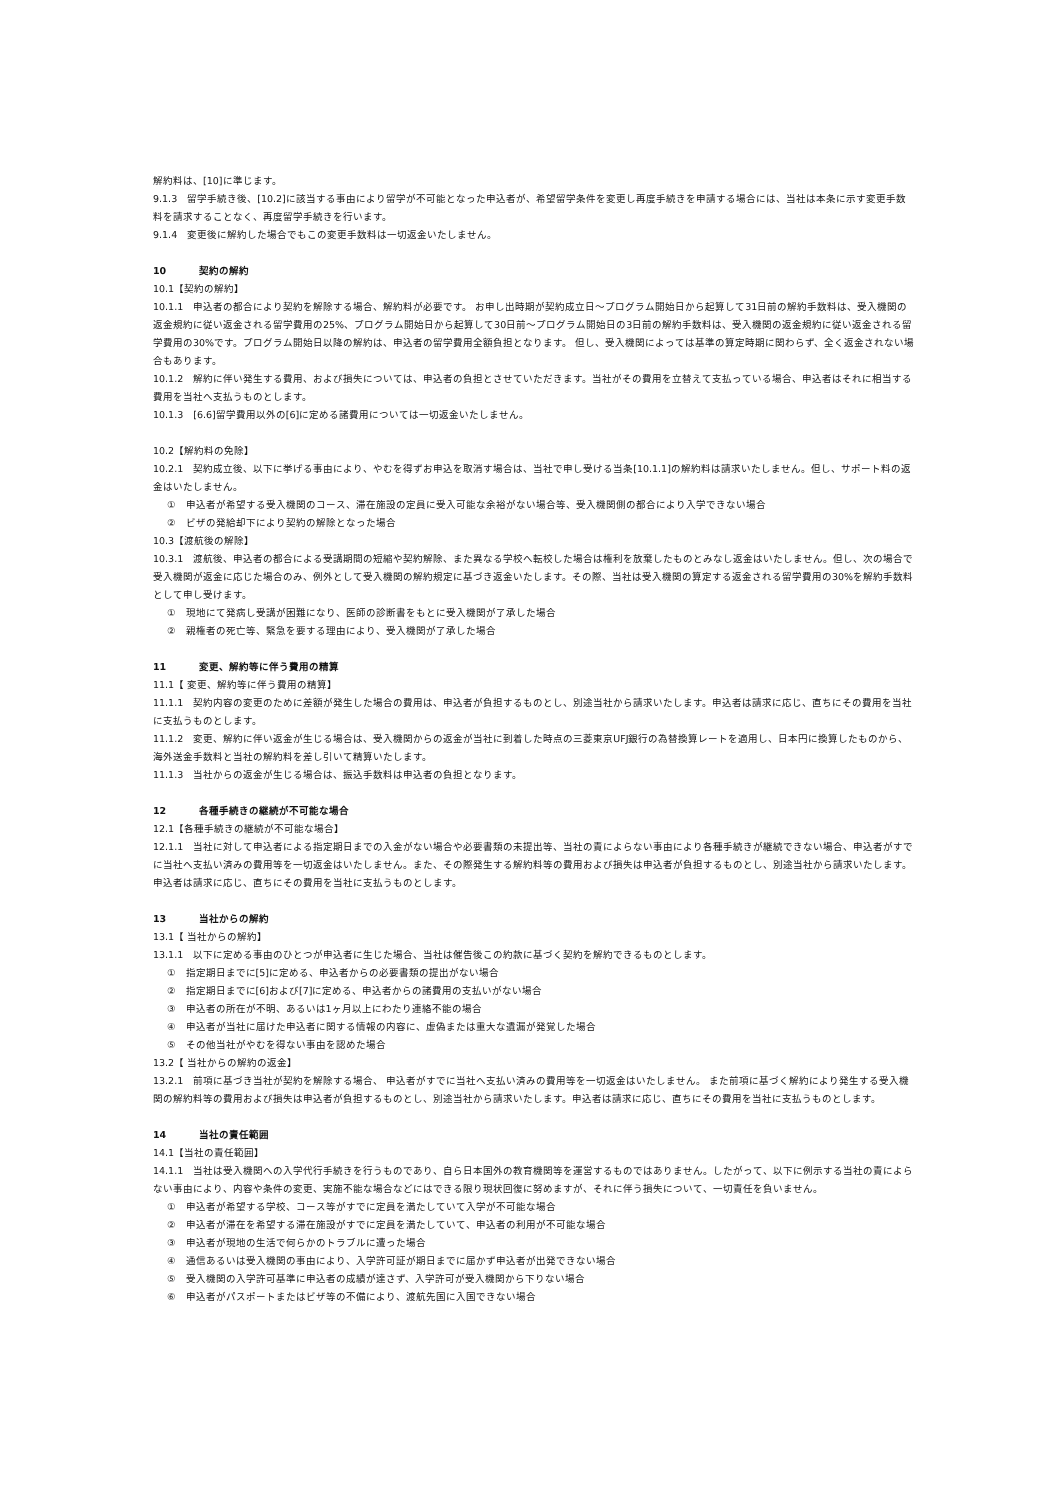解約料は、[10]に準じます。
9.1.3　留学手続き後、[10.2]に該当する事由により留学が不可能となった申込者が、希望留学条件を変更し再度手続きを申請する場合には、当社は本条に示す変更手数料を請求することなく、再度留学手続きを行います。
9.1.4　変更後に解約した場合でもこの変更手数料は一切返金いたしません。
10 契約の解約
10.1【契約の解約】
10.1.1　申込者の都合により契約を解除する場合、解約料が必要です。 お申し出時期が契約成立日～プログラム開始日から起算して31日前の解約手数料は、受入機関の返金規約に従い返金される留学費用の25%、プログラム開始日から起算して30日前～プログラム開始日の3日前の解約手数料は、受入機関の返金規約に従い返金される留学費用の30%です。プログラム開始日以降の解約は、申込者の留学費用全額負担となります。 但し、受入機関によっては基準の算定時期に関わらず、全く返金されない場合もあります。
10.1.2　解約に伴い発生する費用、および損失については、申込者の負担とさせていただきます。当社がその費用を立替えて支払っている場合、申込者はそれに相当する費用を当社へ支払うものとします。
10.1.3　[6.6]留学費用以外の[6]に定める諸費用については一切返金いたしません。
10.2【解約料の免除】
10.2.1　契約成立後、以下に挙げる事由により、やむを得ずお申込を取消す場合は、当社で申し受ける当条[10.1.1]の解約料は請求いたしません。但し、サポート料の返金はいたしません。
①　申込者が希望する受入機関のコース、滞在施設の定員に受入可能な余裕がない場合等、受入機関側の都合により入学できない場合
②　ビザの発給却下により契約の解除となった場合
10.3【渡航後の解除】
10.3.1　渡航後、申込者の都合による受講期間の短縮や契約解除、また異なる学校へ転校した場合は権利を放棄したものとみなし返金はいたしません。但し、次の場合で受入機関が返金に応じた場合のみ、例外として受入機関の解約規定に基づき返金いたします。その際、当社は受入機関の算定する返金される留学費用の30%を解約手数料として申し受けます。
①　現地にて発病し受講が困難になり、医師の診断書をもとに受入機関が了承した場合
②　親権者の死亡等、緊急を要する理由により、受入機関が了承した場合
11 変更、解約等に伴う費用の精算
11.1【 変更、解約等に伴う費用の精算】
11.1.1　契約内容の変更のために差額が発生した場合の費用は、申込者が負担するものとし、別途当社から請求いたします。申込者は請求に応じ、直ちにその費用を当社に支払うものとします。
11.1.2　変更、解約に伴い返金が生じる場合は、受入機関からの返金が当社に到着した時点の三菱東京UFJ銀行の為替換算レートを適用し、日本円に換算したものから、海外送金手数料と当社の解約料を差し引いて精算いたします。
11.1.3　当社からの返金が生じる場合は、振込手数料は申込者の負担となります。
12 各種手続きの継続が不可能な場合
12.1【各種手続きの継続が不可能な場合】
12.1.1　当社に対して申込者による指定期日までの入金がない場合や必要書類の未提出等、当社の責によらない事由により各種手続きが継続できない場合、申込者がすでに当社へ支払い済みの費用等を一切返金はいたしません。また、その際発生する解約料等の費用および損失は申込者が負担するものとし、別途当社から請求いたします。申込者は請求に応じ、直ちにその費用を当社に支払うものとします。
13 当社からの解約
13.1【 当社からの解約】
13.1.1　以下に定める事由のひとつが申込者に生じた場合、当社は催告後この約款に基づく契約を解約できるものとします。
①　指定期日までに[5]に定める、申込者からの必要書類の提出がない場合
②　指定期日までに[6]および[7]に定める、申込者からの諸費用の支払いがない場合
③　申込者の所在が不明、あるいは1ヶ月以上にわたり連絡不能の場合
④　申込者が当社に届けた申込者に関する情報の内容に、虚偽または重大な遺漏が発覚した場合
⑤　その他当社がやむを得ない事由を認めた場合
13.2【 当社からの解約の返金】
13.2.1　前項に基づき当社が契約を解除する場合、 申込者がすでに当社へ支払い済みの費用等を一切返金はいたしません。 また前項に基づく解約により発生する受入機関の解約料等の費用および損失は申込者が負担するものとし、別途当社から請求いたします。申込者は請求に応じ、直ちにその費用を当社に支払うものとします。
14 当社の責任範囲
14.1【当社の責任範囲】
14.1.1　当社は受入機関への入学代行手続きを行うものであり、自ら日本国外の教育機関等を運営するものではありません。したがって、以下に例示する当社の責によらない事由により、内容や条件の変更、実施不能な場合などにはできる限り現状回復に努めますが、それに伴う損失について、一切責任を負いません。
①　申込者が希望する学校、コース等がすでに定員を満たしていて入学が不可能な場合
②　申込者が滞在を希望する滞在施設がすでに定員を満たしていて、申込者の利用が不可能な場合
③　申込者が現地の生活で何らかのトラブルに遭った場合
④　通信あるいは受入機関の事由により、入学許可証が期日までに届かず申込者が出発できない場合
⑤　受入機関の入学許可基準に申込者の成績が達さず、入学許可が受入機関から下りない場合
⑥　申込者がパスポートまたはビザ等の不備により、渡航先国に入国できない場合